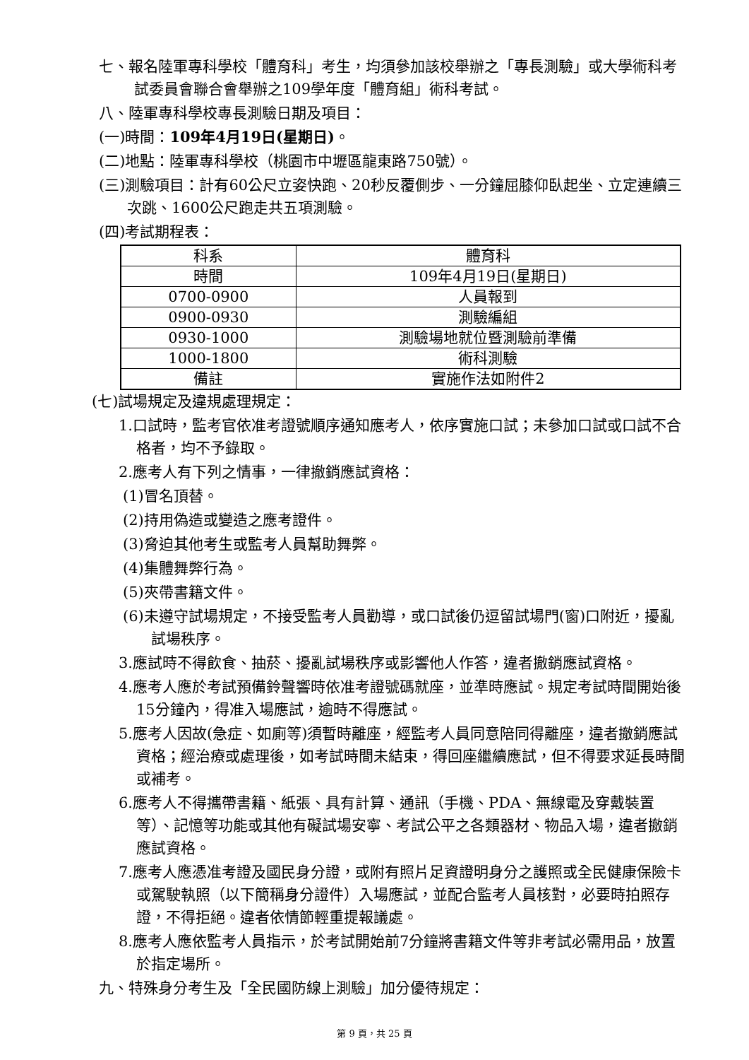七、報名陸軍專科學校「體育科」考生，均須參加該校舉辦之「專長測驗」或大學術科考試委員會聯合會舉辦之109學年度「體育組」術科考試。
八、陸軍專科學校專長測驗日期及項目：
(一)時間：109年4月19日(星期日)。
(二)地點：陸軍專科學校（桃園市中壢區龍東路750號）。
(三)測驗項目：計有60公尺立姿快跑、20秒反覆側步、一分鐘屈膝仰臥起坐、立定連續三次跳、1600公尺跑走共五項測驗。
(四)考試期程表：
| 科系 | 體育科 |
| 時間 | 109年4月19日(星期日) |
| 0700-0900 | 人員報到 |
| 0900-0930 | 測驗編組 |
| 0930-1000 | 測驗場地就位暨測驗前準備 |
| 1000-1800 | 術科測驗 |
| 備註 | 實施作法如附件2 |
(七)試場規定及違規處理規定：
1.口試時，監考官依准考證號順序通知應考人，依序實施口試；未參加口試或口試不合格者，均不予錄取。
2.應考人有下列之情事，一律撤銷應試資格：
(1)冒名頂替。
(2)持用偽造或變造之應考證件。
(3)脅迫其他考生或監考人員幫助舞弊。
(4)集體舞弊行為。
(5)夾帶書籍文件。
(6)未遵守試場規定，不接受監考人員勸導，或口試後仍逗留試場門(窗)口附近，擾亂試場秩序。
3.應試時不得飲食、抽菸、擾亂試場秩序或影響他人作答，違者撤銷應試資格。
4.應考人應於考試預備鈴聲響時依准考證號碼就座，並準時應試。規定考試時間開始後15分鐘內，得准入場應試，逾時不得應試。
5.應考人因故(急症、如廁等)須暫時離座，經監考人員同意陪同得離座，違者撤銷應試資格；經治療或處理後，如考試時間未結束，得回座繼續應試，但不得要求延長時間或補考。
6.應考人不得攜帶書籍、紙張、具有計算、通訊（手機、PDA、無線電及穿戴裝置等）、記憶等功能或其他有礙試場安寧、考試公平之各類器材、物品入場，違者撤銷應試資格。
7.應考人應憑准考證及國民身分證，或附有照片足資證明身分之護照或全民健康保險卡或駕駛執照（以下簡稱身分證件）入場應試，並配合監考人員核對，必要時拍照存證，不得拒絕。違者依情節輕重提報議處。
8.應考人應依監考人員指示，於考試開始前7分鐘將書籍文件等非考試必需用品，放置於指定場所。
九、特殊身分考生及「全民國防線上測驗」加分優待規定：
第 9 頁，共 25 頁